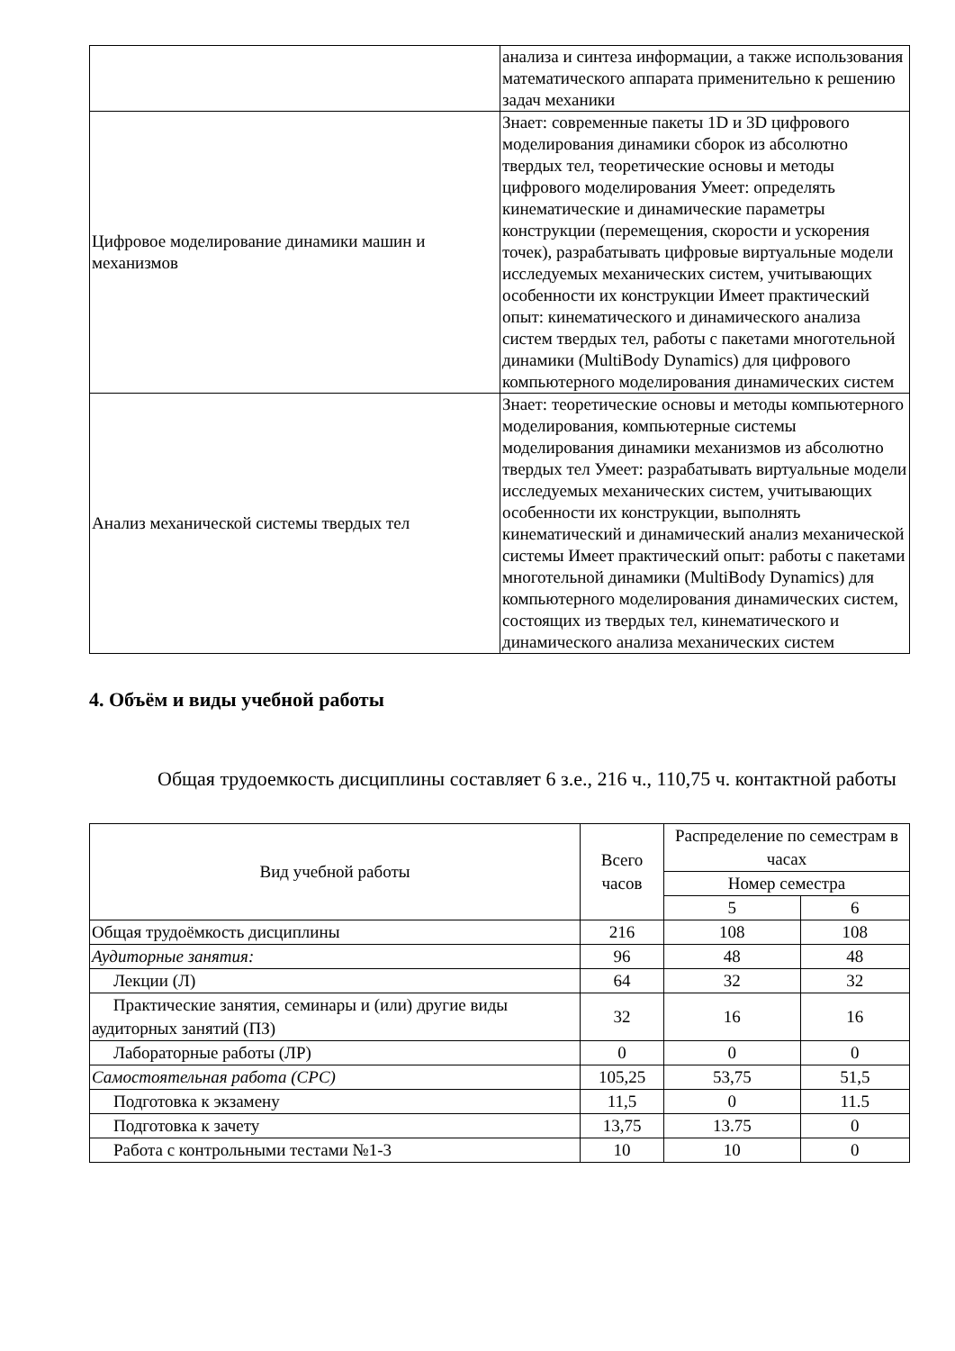| | анализа и синтеза информации, а также использования математического аппарата применительно к решению задач механики |
| Цифровое моделирование динамики машин и механизмов | Знает: современные пакеты 1D и 3D цифрового моделирования динамики сборок из абсолютно твердых тел, теоретические основы и методы цифрового моделирования Умеет: определять кинематические и динамические параметры конструкции (перемещения, скорости и ускорения точек), разрабатывать цифровые виртуальные модели исследуемых механических систем, учитывающих особенности их конструкции Имеет практический опыт: кинематического и динамического анализа систем твердых тел, работы с пакетами многотельной динамики (MultiBody Dynamics) для цифрового компьютерного моделирования динамических систем |
| Анализ механической системы твердых тел | Знает: теоретические основы и методы компьютерного моделирования, компьютерные системы моделирования динамики механизмов из абсолютно твердых тел Умеет: разрабатывать виртуальные модели исследуемых механических систем, учитывающих особенности их конструкции, выполнять кинематический и динамический анализ механической системы Имеет практический опыт: работы с пакетами многотельной динамики (MultiBody Dynamics) для компьютерного моделирования динамических систем, состоящих из твердых тел, кинематического и динамического анализа механических систем |
4. Объём и виды учебной работы
Общая трудоемкость дисциплины составляет 6 з.е., 216 ч., 110,75 ч. контактной работы
| Вид учебной работы | Всего часов | Распределение по семестрам в часах | |
| --- | --- | --- | --- |
| | | Номер семестра | |
| | | 5 | 6 |
| Общая трудоёмкость дисциплины | 216 | 108 | 108 |
| Аудиторные занятия: | 96 | 48 | 48 |
| Лекции (Л) | 64 | 32 | 32 |
| Практические занятия, семинары и (или) другие виды аудиторных занятий (ПЗ) | 32 | 16 | 16 |
| Лабораторные работы (ЛР) | 0 | 0 | 0 |
| Самостоятельная работа (СРС) | 105,25 | 53,75 | 51,5 |
| Подготовка к экзамену | 11,5 | 0 | 11.5 |
| Подготовка к зачету | 13,75 | 13.75 | 0 |
| Работа с контрольными тестами №1-3 | 10 | 10 | 0 |